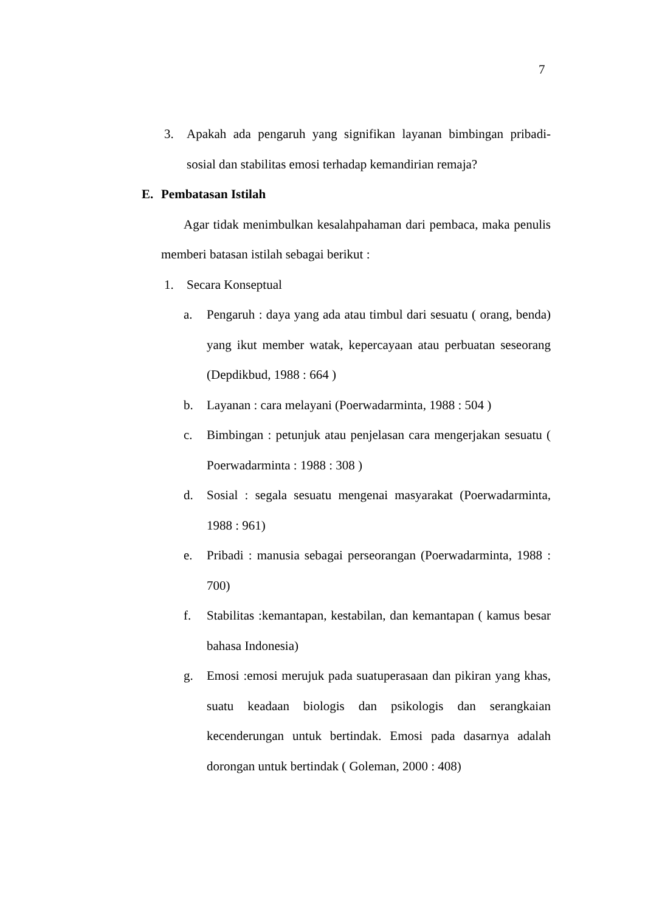7
3. Apakah ada pengaruh yang signifikan layanan bimbingan pribadi-sosial dan stabilitas emosi terhadap kemandirian remaja?
E. Pembatasan Istilah
Agar tidak menimbulkan kesalahpahaman dari pembaca, maka penulis memberi batasan istilah sebagai berikut :
1. Secara Konseptual
a. Pengaruh : daya yang ada atau timbul dari sesuatu ( orang, benda) yang ikut member watak, kepercayaan atau perbuatan seseorang (Depdikbud, 1988 : 664 )
b. Layanan : cara melayani (Poerwadarminta, 1988 : 504 )
c. Bimbingan : petunjuk atau penjelasan cara mengerjakan sesuatu ( Poerwadarminta : 1988 : 308 )
d. Sosial : segala sesuatu mengenai masyarakat (Poerwadarminta, 1988 : 961)
e. Pribadi : manusia sebagai perseorangan (Poerwadarminta, 1988 : 700)
f. Stabilitas :kemantapan, kestabilan, dan kemantapan ( kamus besar bahasa Indonesia)
g. Emosi :emosi merujuk pada suatuperasaan dan pikiran yang khas, suatu keadaan biologis dan psikologis dan serangkaian kecenderungan untuk bertindak. Emosi pada dasarnya adalah dorongan untuk bertindak ( Goleman, 2000 : 408)